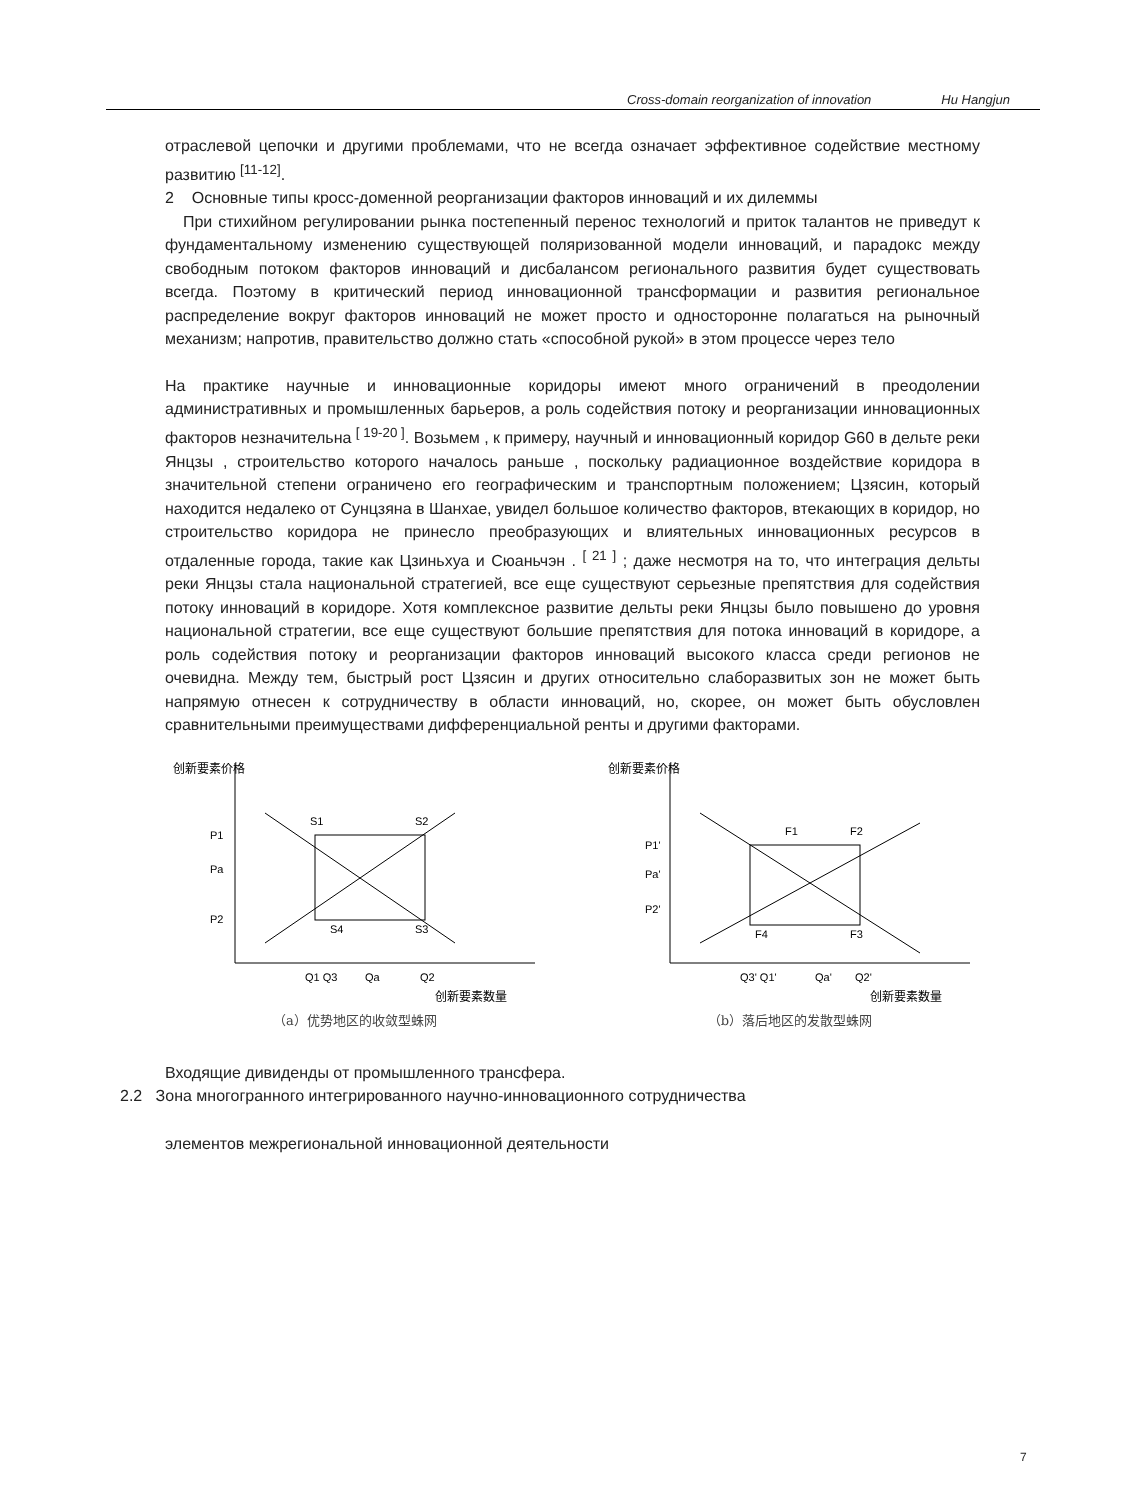Cross-domain reorganization of innovation Hu Hangjun
отраслевой цепочки и другими проблемами, что не всегда означает эффективное содействие местному развитию <sup>[11-12]</sup>.
2 Основные типы кросс-доменной реорганизации факторов инноваций и их дилеммы
При стихийном регулировании рынка постепенный перенос технологий и приток талантов не приведут к фундаментальному изменению существующей поляризованной модели инноваций, и парадокс между свободным потоком факторов инноваций и дисбалансом регионального развития будет существовать всегда. Поэтому в критический период инновационной трансформации и развития региональное распределение вокруг факторов инноваций не может просто и односторонне полагаться на рыночный механизм; напротив, правительство должно стать «способной рукой» в этом процессе через тело
На практике научные и инновационные коридоры имеют много ограничений в преодолении административных и промышленных барьеров, а роль содействия потоку и реорганизации инновационных факторов незначительна <sup>[ 19-20 ]</sup>. Возьмем , к примеру, научный и инновационный коридор G60 в дельте реки Янцзы , строительство которого началось раньше , поскольку радиационное воздействие коридора в значительной степени ограничено его географическим и транспортным положением; Цзясин, который находится недалеко от Сунцзяна в Шанхае, увидел большое количество факторов, втекающих в коридор, но строительство коридора не принесло преобразующих и влиятельных инновационных ресурсов в отдаленные города, такие как Цзиньхуа и Сюаньчэн . <sup>[ 21 ]</sup> ; даже несмотря на то, что интеграция дельты реки Янцзы стала национальной стратегией, все еще существуют серьезные препятствия для содействия потоку инноваций в коридоре. Хотя комплексное развитие дельты реки Янцзы было повышено до уровня национальной стратегии, все еще существуют большие препятствия для потока инноваций в коридоре, а роль содействия потоку и реорганизации факторов инноваций высокого класса среди регионов не очевидна. Между тем, быстрый рост Цзясин и других относительно слаборазвитых зон не может быть напрямую отнесен к сотрудничеству в области инноваций, но, скорее, он может быть обусловлен сравнительными преимуществами дифференциальной ренты и другими факторами.
创新要素价格
P1
Pa
P2
S1
S2
S3
S4
Q1 Q3
Qa
Q2
创新要素数量
（a）优势地区的收敛型蛛网
创新要素价格
P1'
Pa'
P2'
F1
F2
F3
F4
Q3' Q1'
Qa'
Q2'
创新要素数量
（b）落后地区的发散型蛛网
Входящие дивиденды от промышленного трансфера.
2.2 Зона многогранного интегрированного научно-инновационного сотрудничества
элементов межрегиональной инновационной деятельности
7